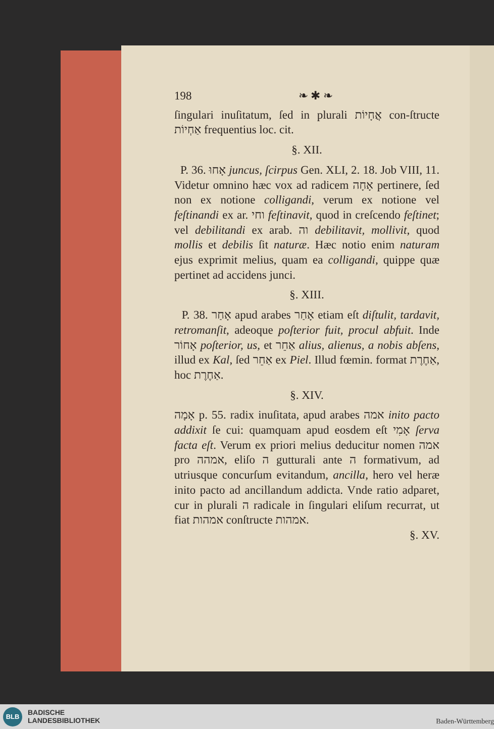198 ❧ ✱ ❧
ſingulari inuſitatum, ſed in plurali אֲחָיוֹת con-ſtructe אַחְיוֹת frequentius loc. cit.
§. XII.
P. 36. אָחוּ juncus, ſcirpus Gen. XLI, 2. 18. Job VIII, 11. Videtur omnino hæc vox ad radicem אָחָה pertinere, ſed non ex notione colligandi, verum ex notione vel feſtinandi ex ar. וחי feſtinavit, quod in creſcendo feſtinet; vel debilitandi ex arab. וה debilitavit, mollivit, quod mollis et debilis ſit naturæ. Hæc notio enim naturam ejus exprimit melius, quam ea colligandi, quippe quæ pertinet ad accidens junci.
§. XIII.
P. 38. אָחַר apud arabes אָחַר etiam eſt diſtulit, tardavit, retromanſit, adeoque poſterior fuit, procul abfuit. Inde אָחוֹר poſterior, us, et אַחֵר alius, alienus, a nobis abſens, illud ex Kal, ſed אַחֵר ex Piel. Illud fœmin. format אַחֶרֶת, hoc אַחֶרֶת.
§. XIV.
אָמָה p. 55. radix inuſitata, apud arabes אמה inito pacto addixit ſe cui: quamquam apud eosdem eſt אָמִי ſerva facta eſt. Verum ex priori melius deducitur nomen אמה pro אמהה, eliſo ה gutturali ante ה formativum, ad utriusque concurſum evitandum, ancilla, hero vel heræ inito pacto ad ancillandum addicta. Vnde ratio adparet, cur in plurali ה radicale in ſingulari eliſum recurrat, ut fiat אמהות conſtructe אמהות.
§. XV.
BLB
BADISCHE
LANDESBIBLIOTHEK
Baden-Württemberg